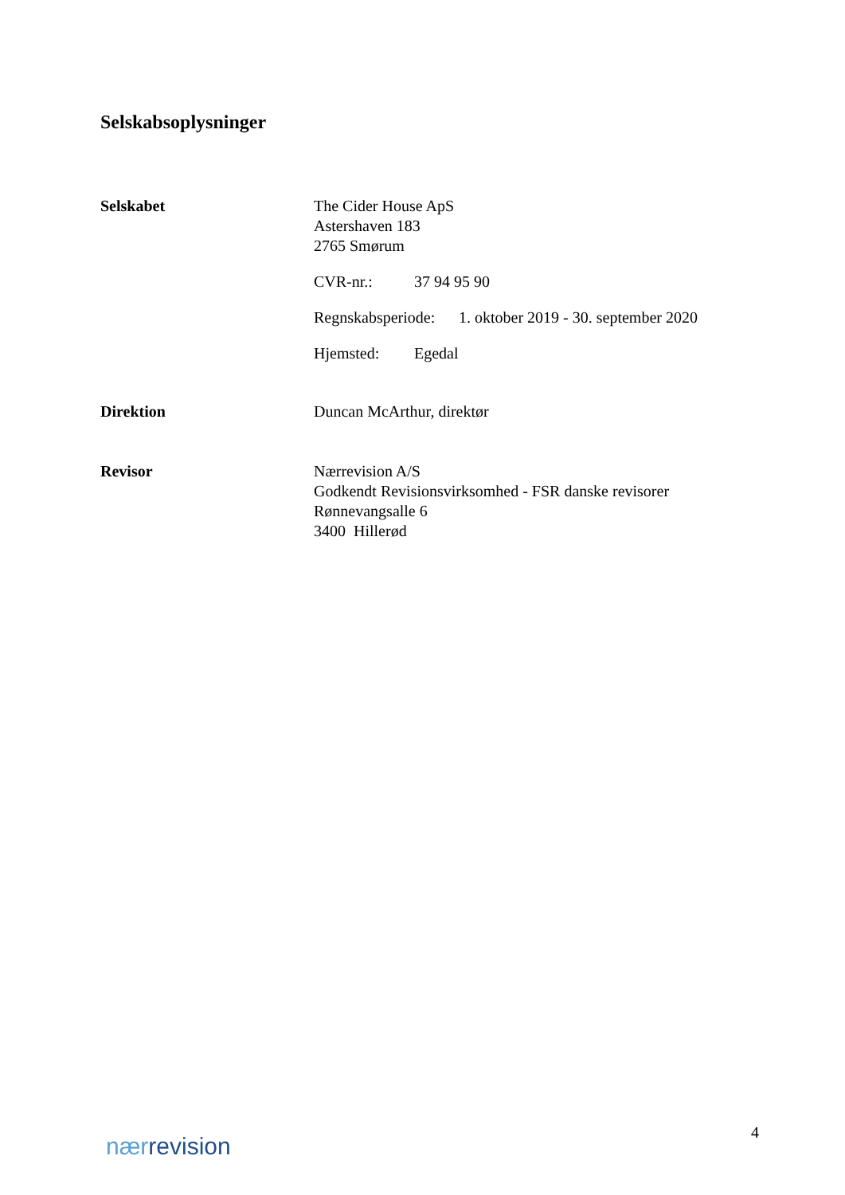Selskabsoplysninger
Selskabet The Cider House ApS
Astershaven 183
2765 Smørum
CVR-nr.: 37 94 95 90
Regnskabsperiode: 1. oktober 2019 - 30. september 2020
Hjemsted: Egedal
Direktion Duncan McArthur, direktør
Revisor Nærrevision A/S
Godkendt Revisionsvirksomhed - FSR danske revisorer
Rønnevangsalle 6
3400 Hillerød
nær revision
4